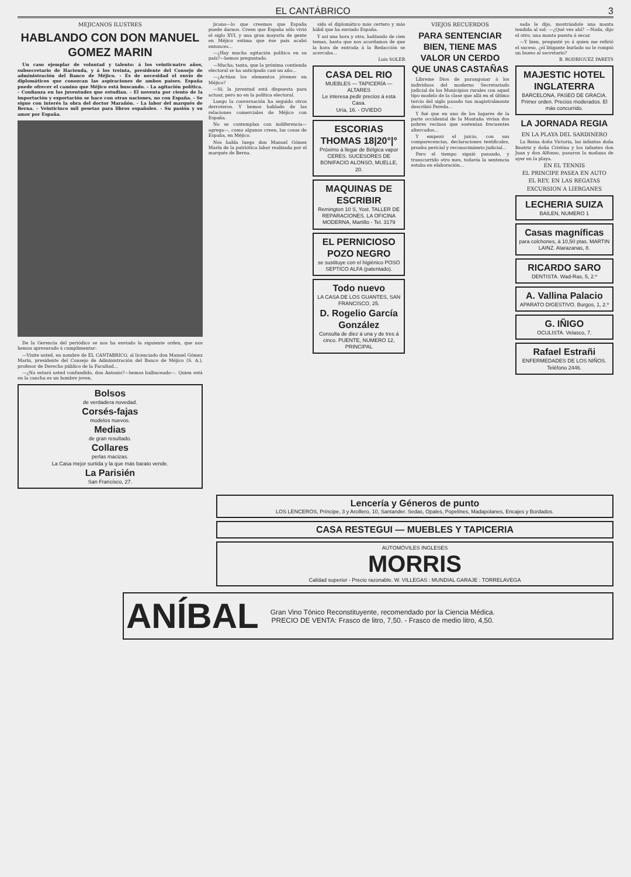EL CANTÁBRICO 3
MEJICANOS ILUSTRES
HABLANDO CON DON MANUEL GOMEZ MARIN
Un caso ejemplar de voluntad y talento: á los veinticuatro años, subsecretario de Hacienda, y á los treinta, presidente del Consejo de administración del Banco de Méjico. - Es de necesidad el envío de diplomáticos que conozcan las aspiraciones de ambos países. España puede ofrecer el camino que Méjico está buscando. - La agitación política. - Confianza en las juventudes que estudian. - El noventa por ciento de la importación y exportación se hace con otras naciones, no con España. - Se sigue con interés la obra del doctor Marañón. - La labor del marqués de Berna. - Veinticinco mil pesetas para libros españoles. - Su pasión y su amor por España.
De la Gerencia del periódico se nos ha enviado la siguiente orden, que nos hemos apresurado á cumplimentar:
—Visite usted, en nombre de EL CANTABRICO, al licenciado don Manuel Gómez Marín, presidente del Consejo de Administración del Banco de Méjico (S. A.), profesor de Derecho público de la Facultad...
—¿No estará usted confundido, don Antonio?—hemos balbuceado—. Quien está en la cancha es un hombre joven.
Bolsos
de verdadera novedad.
Corsés-fajas
modelos nuevos.
Medias
de gran resultado.
Collares
perlas macizas.
La Casa mejor surtida y la que más barato vende.
La Parisién
San Francisco, 27.
jicano—lo que creemos que España puede darnos. Creen que España sólo vivió el siglo XVI, y una gran mayoría de gente en Méjico estima que ése país acabó entonces...
—¿Hay mucha agitación política en su país?—hemos preguntado.
—Mucha; tanta, que la próxima contienda electoral se ha anticipado casi un año...
—¿Actúan los elementos jóvenes en Méjico?
—Sí; la juventud está dispuesta para actuar, pero no en la política electoral.
Luego la conversación ha seguido otros derroteros. Y hemos hablado de las relaciones comerciales de Méjico con España.
No se contemplan con indiferencia—agrega—, como algunos creen, las cosas de España, en Méjico.
Nos habla luego don Manuel Gómez Marín de la patriótica labor realizada por el marqués de Berna.
sido el diplomático más certero y más hábil que ha enviado España.
Y así una hora y otra, hablando de cien temas, hasta que nos acordamos de que la hora de entrada á la Redacción se acercaba...
Luis SOLER
CASA DEL RIO
MUEBLES — TAPICERÍA — ALTARES
Le interesa pedir precios á esta Casa.
Uría, 16. - OVIEDO
ESCORIAS THOMAS 18|20°|°
Próximo á llegar de Bélgica vapor CERES. SUCESORES DE BONIFACIO ALONSO, MUELLE, 20.
MAQUINAS DE ESCRIBIR
Remington 10 S, Yost. TALLER DE REPARACIONES. LA OFICINA MODERNA, Martillo - Tel. 3179
EL PERNICIOSO POZO NEGRO
se sustituye con el higiénico POSO SEPTICO ALFA (patentado).
Todo nuevo
LA CASA DE LOS GUANTES, SAN FRANCISCO, 25.
D. Rogelio García González
Consulta de diez á una y de tres á cinco. PUENTE, NUMERO 12, PRINCIPAL
VIEJOS RECUERDOS
PARA SENTENCIAR BIEN, TIENE MAS VALOR UN CERDO QUE UNAS CASTAÑAS
Líbreme Dios de parangonar á los individuos del moderno Secretariado judicial de los Municipios rurales con aquel tipo modelo de la clase que allá en el último tercio del siglo pasado tan magistralmente describió Pereda...
Y fué que en uno de los lugares de la parte occidental de la Montaña vivían dos pobres vecinos que sostenían frecuentes altercados...
Y empezó el juicio, con sus comparecencias, declaraciones testificales, prueba pericial y reconocimiento judicial...
Pero el tiempo siguió pasando, y transcurrido otro mes, todavía la sentencia estaba en elaboración...
sada le dijo, mostrándole una manta tendida al sol: —¿Qué ves ahí? —Nada, dijo el otro; una manta puesta á secar.
—Y bien, pregunté yo á quien me refirió el suceso, ¿el litigante burlado no le rompió un hueso al secretario?
B. RODRIGUEZ PARETS
MAJESTIC HOTEL INGLATERRA
BARCELONA, PASEO DE GRACIA. Primer orden. Precios moderados. El más concurrido.
LA JORNADA REGIA
EN LA PLAYA DEL SARDINERO
La Reina doña Victoria, las infantas doña Beatriz y doña Cristina y los infantes don Juan y don Alfonso, pasaron la mañana de ayer en la playa.
EN EL TENNIS
EL PRINCIPE PASEA EN AUTO
EL REY, EN LAS REGATAS
EXCURSION A LIERGANES
LECHERIA SUIZA
BAILEN, NUMERO 1
Casas magníficas
para colchones, á 10,50 ptas. MARTIN LAINZ. Atarazanas, 8.
RICARDO SARO
DENTISTA. Wad-Ras, 5, 2.º
A. Vallina Palacio
APARATO DIGESTIVO. Burgos, 1, 2.º
G. IÑIGO
OCULISTA. Velasco, 7.
Rafael Estrañi
ENFERMEDADES DE LOS NIÑOS. Teléfono 2446.
Lencería y Géneros de punto
LOS LENCEROS, Príncipe, 3 y Arcillero, 10, Santander. Sedas, Opales, Popelines, Madapolanes, Encajes y Bordados.
CASA RESTEGUI — MUEBLES Y TAPICERIA
AUTOMÓVILES INGLESES
MORRIS
Calidad superior - Precio razonable. W. VILLEGAS : MUNDIAL GARAJE : TORRELAVEGA
ANÍBAL Gran Vino Tónico Reconstituyente, recomendado por la Ciencia Médica.
PRECIO DE VENTA: Frasco de litro, 7,50. - Frasco de medio litro, 4,50.